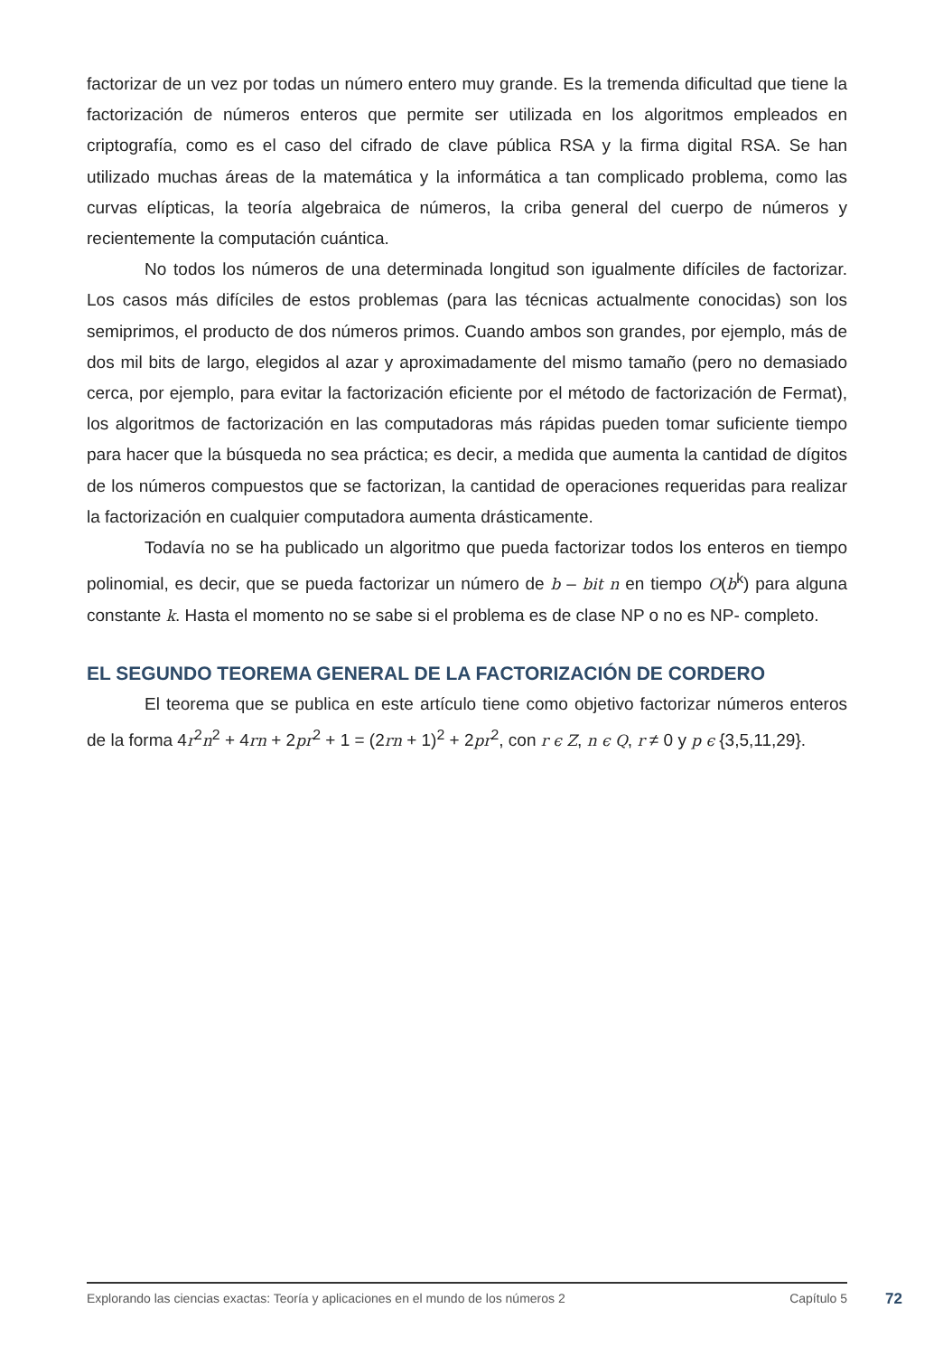factorizar de un vez por todas un número entero muy grande. Es la tremenda dificultad que tiene la factorización de números enteros que permite ser utilizada en los algoritmos empleados en criptografía, como es el caso del cifrado de clave pública RSA y la firma digital RSA. Se han utilizado muchas áreas de la matemática y la informática a tan complicado problema, como las curvas elípticas, la teoría algebraica de números, la criba general del cuerpo de números y recientemente la computación cuántica.
No todos los números de una determinada longitud son igualmente difíciles de factorizar. Los casos más difíciles de estos problemas (para las técnicas actualmente conocidas) son los semiprimos, el producto de dos números primos. Cuando ambos son grandes, por ejemplo, más de dos mil bits de largo, elegidos al azar y aproximadamente del mismo tamaño (pero no demasiado cerca, por ejemplo, para evitar la factorización eficiente por el método de factorización de Fermat), los algoritmos de factorización en las computadoras más rápidas pueden tomar suficiente tiempo para hacer que la búsqueda no sea práctica; es decir, a medida que aumenta la cantidad de dígitos de los números compuestos que se factorizan, la cantidad de operaciones requeridas para realizar la factorización en cualquier computadora aumenta drásticamente.
Todavía no se ha publicado un algoritmo que pueda factorizar todos los enteros en tiempo polinomial, es decir, que se pueda factorizar un número de b – bit n en tiempo O(b<sup>k</sup>) para alguna constante k. Hasta el momento no se sabe si el problema es de clase NP o no es NP- completo.
EL SEGUNDO TEOREMA GENERAL DE LA FACTORIZACIÓN DE CORDERO
El teorema que se publica en este artículo tiene como objetivo factorizar números enteros de la forma 4r<sup>2</sup>n<sup>2</sup> + 4rn + 2pr<sup>2</sup> + 1 = (2rn + 1)<sup>2</sup> + 2pr<sup>2</sup>, con r ϵ Z, n ϵ Q, r ≠ 0 y p ϵ {3,5,11,29}.
Explorando las ciencias exactas: Teoría y aplicaciones en el mundo de los números 2 Capítulo 5
72